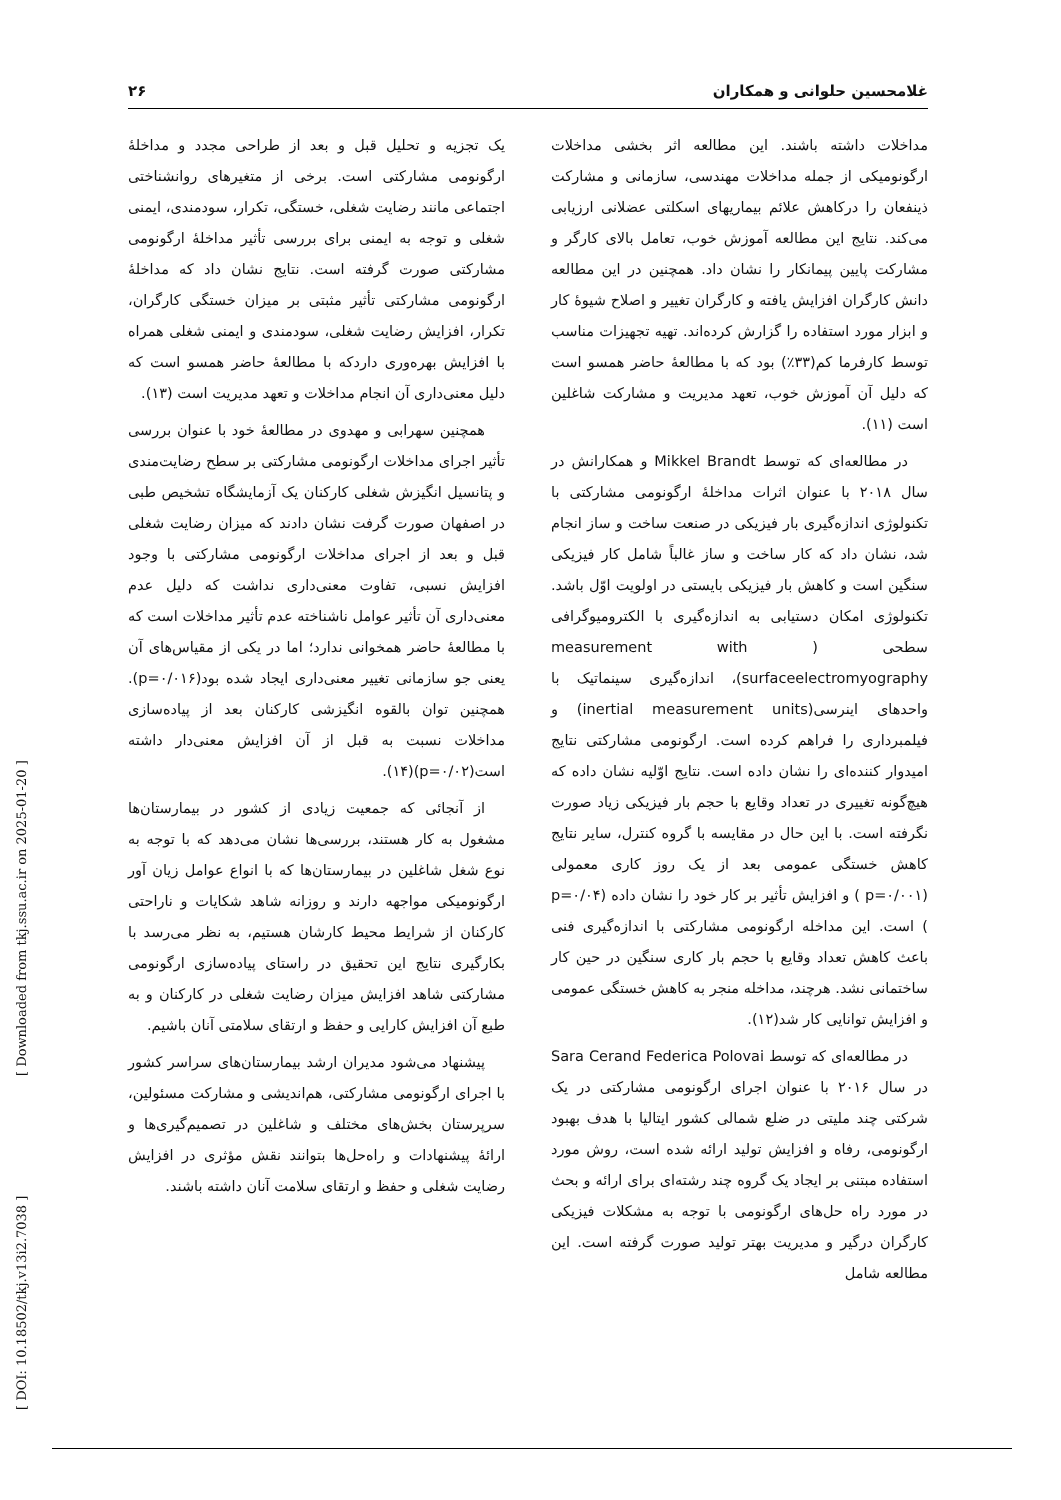غلامحسین حلوانی و همکاران ۲۶
مداخلات داشته باشند. این مطالعه اثر بخشی مداخلات ارگونومیکی از جمله مداخلات مهندسی، سازمانی و مشارکت ذینفعان را درکاهش علائم بیماریهای اسکلتی عضلانی ارزیابی می‌کند. نتایج این مطالعه آموزش خوب، تعامل بالای کارگر و مشارکت پایین پیمانکار را نشان داد. همچنین در این مطالعه دانش کارگران افزایش یافته و کارگران تغییر و اصلاح شیوهٔ کار و ابزار مورد استفاده را گزارش کرده‌اند. تهیه تجهیزات مناسب توسط کارفرما کم(۳۳٪) بود که با مطالعهٔ حاضر همسو است که دلیل آن آموزش خوب، تعهد مدیریت و مشارکت شاغلین است (۱۱).
در مطالعه‌ای که توسط Mikkel Brandt و همکارانش در سال ۲۰۱۸ با عنوان اثرات مداخلهٔ ارگونومی مشارکتی با تکنولوژی اندازه‌گیری بار فیزیکی در صنعت ساخت و ساز انجام شد، نشان داد که کار ساخت و ساز غالباً شامل کار فیزیکی سنگین است و کاهش بار فیزیکی بایستی در اولویت اوّل باشد. تکنولوژی امکان دستیابی به اندازه‌گیری با الکترومیوگرافی سطحی ( measurement with surfaceelectromyography)، اندازه‌گیری سینماتیک با واحدهای اینرسی(inertial measurement units) و فیلمبرداری را فراهم کرده است. ارگونومی مشارکتی نتایج امیدوار کننده‌ای را نشان داده است. نتایج اوّلیه نشان داده که هیچ‌گونه تغییری در تعداد وقایع با حجم بار فیزیکی زیاد صورت نگرفته است. با این حال در مقایسه با گروه کنترل، سایر نتایج کاهش خستگی عمومی بعد از یک روز کاری معمولی (p=۰/۰۰۱ ) و افزایش تأثیر بر کار خود را نشان داده (p=۰/۰۴ ) است. این مداخله ارگونومی مشارکتی با اندازه‌گیری فنی باعث کاهش تعداد وقایع با حجم بار کاری سنگین در حین کار ساختمانی نشد. هرچند، مداخله منجر به کاهش خستگی عمومی و افزایش توانایی کار شد(۱۲).
در مطالعه‌ای که توسط Sara Cerand Federica Polovai در سال ۲۰۱۶ با عنوان اجرای ارگونومی مشارکتی در یک شرکتی چند ملیتی در ضلع شمالی کشور ایتالیا با هدف بهبود ارگونومی، رفاه و افزایش تولید ارائه شده است، روش مورد استفاده مبتنی بر ایجاد یک گروه چند رشته‌ای برای ارائه و بحث در مورد راه حل‌های ارگونومی با توجه به مشکلات فیزیکی کارگران درگیر و مدیریت بهتر تولید صورت گرفته است. این مطالعه شامل
یک تجزیه و تحلیل قبل و بعد از طراحی مجدد و مداخلهٔ ارگونومی مشارکتی است. برخی از متغیرهای روانشناختی اجتماعی مانند رضایت شغلی، خستگی، تکرار، سودمندی، ایمنی شغلی و توجه به ایمنی برای بررسی تأثیر مداخلهٔ ارگونومی مشارکتی صورت گرفته است. نتایج نشان داد که مداخلهٔ ارگونومی مشارکتی تأثیر مثبتی بر میزان خستگی کارگران، تکرار، افزایش رضایت شغلی، سودمندی و ایمنی شغلی همراه با افزایش بهره‌وری داردکه با مطالعهٔ حاضر همسو است که دلیل معنی‌داری آن انجام مداخلات و تعهد مدیریت است (۱۳).
همچنین سهرابی و مهدوی در مطالعهٔ خود با عنوان بررسی تأثیر اجرای مداخلات ارگونومی مشارکتی بر سطح رضایت‌مندی و پتانسیل انگیزش شغلی کارکنان یک آزمایشگاه تشخیص طبی در اصفهان صورت گرفت نشان دادند که میزان رضایت شغلی قبل و بعد از اجرای مداخلات ارگونومی مشارکتی با وجود افزایش نسبی، تفاوت معنی‌داری نداشت که دلیل عدم معنی‌داری آن تأثیر عوامل ناشناخته عدم تأثیر مداخلات است که با مطالعهٔ حاضر همخوانی ندارد؛ اما در یکی از مقیاس‌های آن یعنی جو سازمانی تغییر معنی‌داری ایجاد شده بود(p=۰/۰۱۶). همچنین توان بالقوه انگیزشی کارکنان بعد از پیاده‌سازی مداخلات نسبت به قبل از آن افزایش معنی‌دار داشته است(p=۰/۰۲)(۱۴).
از آنجائی که جمعیت زیادی از کشور در بیمارستان‌ها مشغول به کار هستند، بررسی‌ها نشان می‌دهد که با توجه به نوع شغل شاغلین در بیمارستان‌ها که با انواع عوامل زیان آور ارگونومیکی مواجهه دارند و روزانه شاهد شکایات و ناراحتی کارکنان از شرایط محیط کارشان هستیم، به نظر می‌رسد با بکارگیری نتایج این تحقیق در راستای پیاده‌سازی ارگونومی مشارکتی شاهد افزایش میزان رضایت شغلی در کارکنان و به طبع آن افزایش کارایی و حفظ و ارتقای سلامتی آنان باشیم.
پیشنهاد می‌شود مدیران ارشد بیمارستان‌های سراسر کشور با اجرای ارگونومی مشارکتی، هم‌اندیشی و مشارکت مسئولین، سرپرستان بخش‌های مختلف و شاغلین در تصمیم‌گیری‌ها و ارائهٔ پیشنهادات و راه‌حل‌ها بتوانند نقش مؤثری در افزایش رضایت شغلی و حفظ و ارتقای سلامت آنان داشته باشند.
[ DOI: 10.18502/tkj.v13i2.7038 ] [ Downloaded from tkj.ssu.ac.ir on 2025-01-20 ]